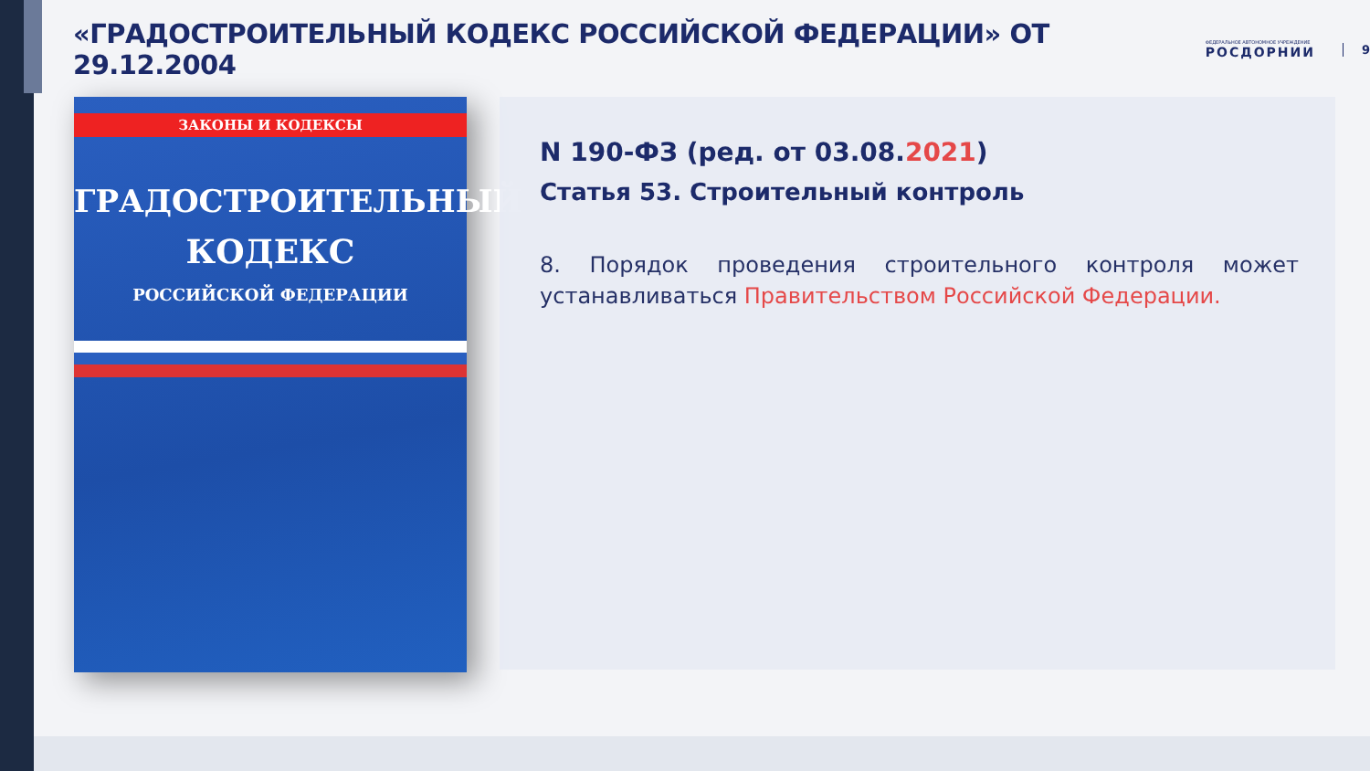«ГРАДОСТРОИТЕЛЬНЫЙ КОДЕКС РОССИЙСКОЙ ФЕДЕРАЦИИ» ОТ 29.12.2004
ФЕДЕРАЛЬНОЕ АВТОНОМНОЕ УЧРЕЖДЕНИЕ
РОСДОРНИИ
9
ЗАКОНЫ И КОДЕКСЫ
ГРАДОСТРОИТЕЛЬНЫЙ
КОДЕКС
РОССИЙСКОЙ ФЕДЕРАЦИИ
N 190-ФЗ (ред. от 03.08.2021)
Статья 53. Строительный контроль
8. Порядок проведения строительного контроля может устанавливаться Правительством Российской Федерации.